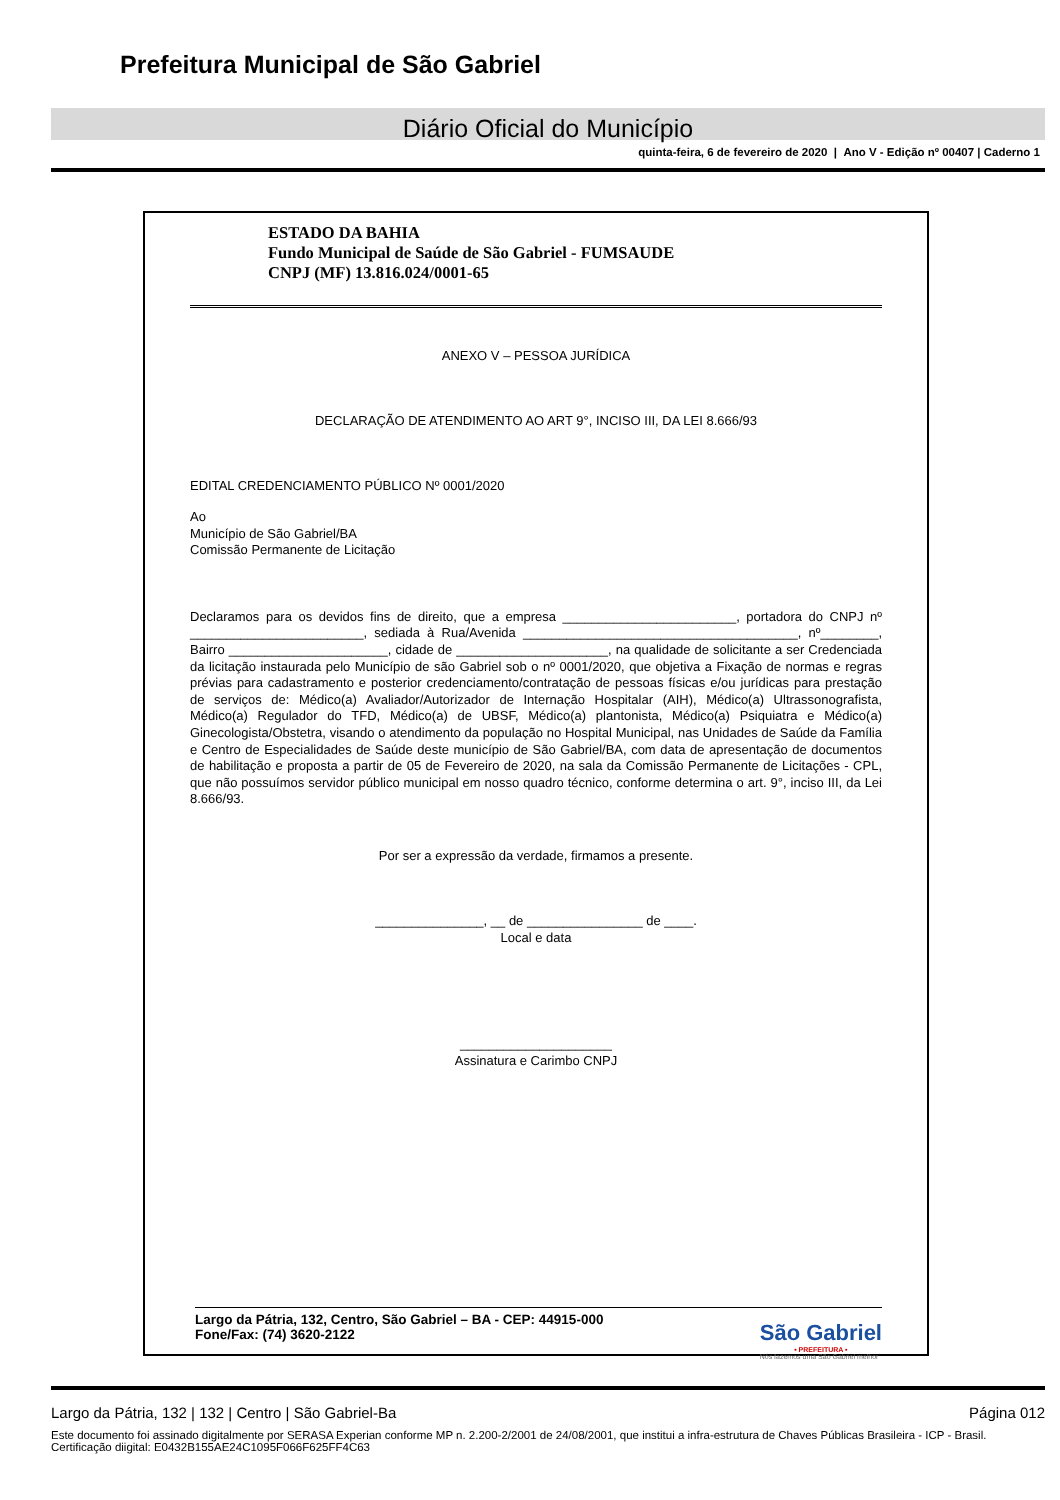Prefeitura Municipal de São Gabriel
Diário Oficial do Município
quinta-feira, 6 de fevereiro de 2020 | Ano V - Edição nº 00407 | Caderno 1
ESTADO DA BAHIA
Fundo Municipal de Saúde de São Gabriel - FUMSAUDE
CNPJ (MF) 13.816.024/0001-65
ANEXO V – PESSOA JURÍDICA
DECLARAÇÃO DE ATENDIMENTO AO ART 9°, INCISO III, DA LEI 8.666/93
EDITAL CREDENCIAMENTO PÚBLICO Nº 0001/2020
Ao
Município de São Gabriel/BA
Comissão Permanente de Licitação
Declaramos para os devidos fins de direito, que a empresa ________________________, portadora do CNPJ nº ________________________, sediada à Rua/Avenida ______________________________________, nº________, Bairro ______________________, cidade de _____________________, na qualidade de solicitante a ser Credenciada da licitação instaurada pelo Município de são Gabriel sob o nº 0001/2020, que objetiva a Fixação de normas e regras prévias para cadastramento e posterior credenciamento/contratação de pessoas físicas e/ou jurídicas para prestação de serviços de: Médico(a) Avaliador/Autorizador de Internação Hospitalar (AIH), Médico(a) Ultrassonografista, Médico(a) Regulador do TFD, Médico(a) de UBSF, Médico(a) plantonista, Médico(a) Psiquiatra e Médico(a) Ginecologista/Obstetra, visando o atendimento da população no Hospital Municipal, nas Unidades de Saúde da Família e Centro de Especialidades de Saúde deste município de São Gabriel/BA, com data de apresentação de documentos de habilitação e proposta a partir de 05 de Fevereiro de 2020, na sala da Comissão Permanente de Licitações - CPL, que não possuímos servidor público municipal em nosso quadro técnico, conforme determina o art. 9°, inciso III, da Lei 8.666/93.
Por ser a expressão da verdade, firmamos a presente.
_______________, __ de ________________ de ____.
Local e data
_____________________
Assinatura e Carimbo CNPJ
Largo da Pátria, 132, Centro, São Gabriel – BA - CEP: 44915-000
Fone/Fax: (74) 3620-2122
São Gabriel
• PREFEITURA •
Nós fazemos uma São Gabriel melhor
Largo da Pátria, 132 | 132 | Centro | São Gabriel-Ba Página 012
Este documento foi assinado digitalmente por SERASA Experian conforme MP n. 2.200-2/2001 de 24/08/2001, que institui a infra-estrutura de Chaves Públicas Brasileira - ICP - Brasil. Certificação diigital: E0432B155AE24C1095F066F625FF4C63